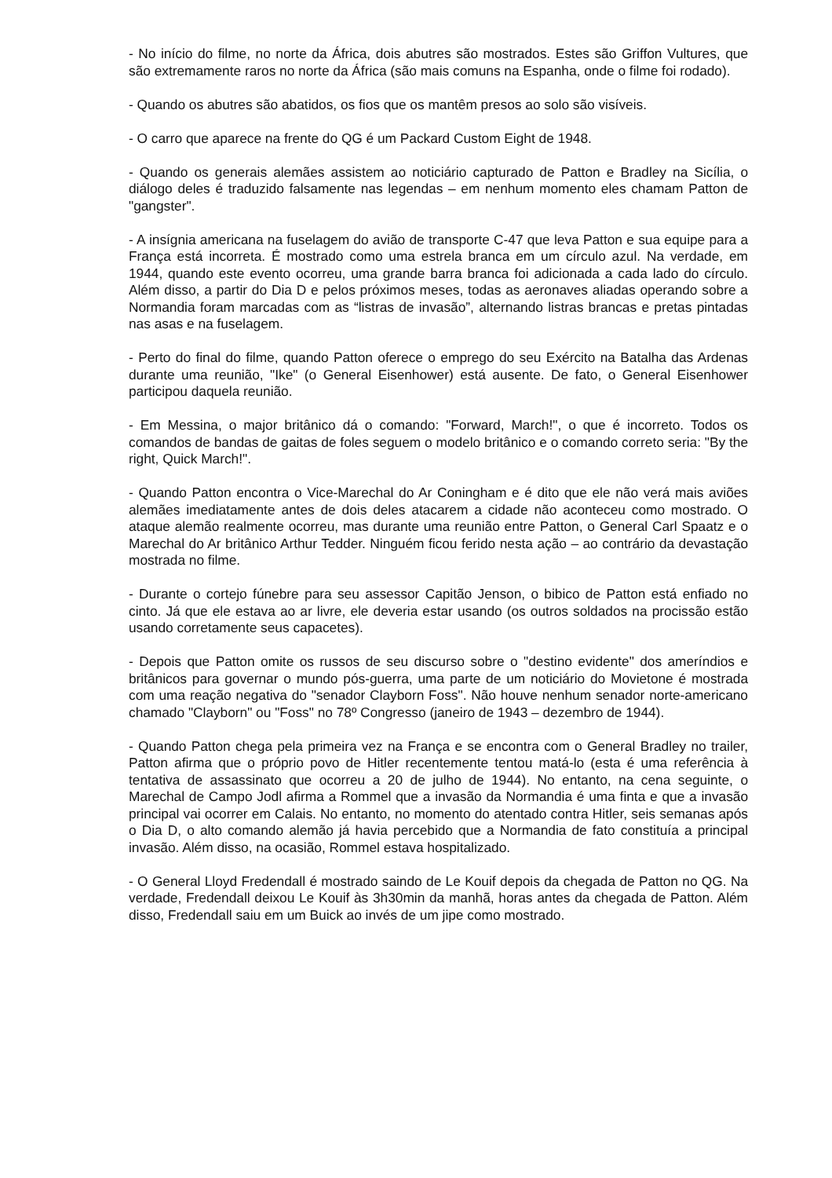- No início do filme, no norte da África, dois abutres são mostrados. Estes são Griffon Vultures, que são extremamente raros no norte da África (são mais comuns na Espanha, onde o filme foi rodado).
- Quando os abutres são abatidos, os fios que os mantêm presos ao solo são visíveis.
- O carro que aparece na frente do QG é um Packard Custom Eight de 1948.
- Quando os generais alemães assistem ao noticiário capturado de Patton e Bradley na Sicília, o diálogo deles é traduzido falsamente nas legendas – em nenhum momento eles chamam Patton de "gangster".
- A insígnia americana na fuselagem do avião de transporte C-47 que leva Patton e sua equipe para a França está incorreta. É mostrado como uma estrela branca em um círculo azul. Na verdade, em 1944, quando este evento ocorreu, uma grande barra branca foi adicionada a cada lado do círculo. Além disso, a partir do Dia D e pelos próximos meses, todas as aeronaves aliadas operando sobre a Normandia foram marcadas com as “listras de invasão”, alternando listras brancas e pretas pintadas nas asas e na fuselagem.
- Perto do final do filme, quando Patton oferece o emprego do seu Exército na Batalha das Ardenas durante uma reunião, "Ike" (o General Eisenhower) está ausente. De fato, o General Eisenhower participou daquela reunião.
- Em Messina, o major britânico dá o comando: "Forward, March!", o que é incorreto. Todos os comandos de bandas de gaitas de foles seguem o modelo britânico e o comando correto seria: "By the right, Quick March!".
- Quando Patton encontra o Vice-Marechal do Ar Coningham e é dito que ele não verá mais aviões alemães imediatamente antes de dois deles atacarem a cidade não aconteceu como mostrado. O ataque alemão realmente ocorreu, mas durante uma reunião entre Patton, o General Carl Spaatz e o Marechal do Ar britânico Arthur Tedder. Ninguém ficou ferido nesta ação – ao contrário da devastação mostrada no filme.
- Durante o cortejo fúnebre para seu assessor Capitão Jenson, o bibico de Patton está enfiado no cinto. Já que ele estava ao ar livre, ele deveria estar usando (os outros soldados na procissão estão usando corretamente seus capacetes).
- Depois que Patton omite os russos de seu discurso sobre o "destino evidente" dos ameríndios e britânicos para governar o mundo pós-guerra, uma parte de um noticiário do Movietone é mostrada com uma reação negativa do "senador Clayborn Foss". Não houve nenhum senador norte-americano chamado "Clayborn" ou "Foss" no 78º Congresso (janeiro de 1943 – dezembro de 1944).
- Quando Patton chega pela primeira vez na França e se encontra com o General Bradley no trailer, Patton afirma que o próprio povo de Hitler recentemente tentou matá-lo (esta é uma referência à tentativa de assassinato que ocorreu a 20 de julho de 1944). No entanto, na cena seguinte, o Marechal de Campo Jodl afirma a Rommel que a invasão da Normandia é uma finta e que a invasão principal vai ocorrer em Calais. No entanto, no momento do atentado contra Hitler, seis semanas após o Dia D, o alto comando alemão já havia percebido que a Normandia de fato constituía a principal invasão. Além disso, na ocasião, Rommel estava hospitalizado.
- O General Lloyd Fredendall é mostrado saindo de Le Kouif depois da chegada de Patton no QG. Na verdade, Fredendall deixou Le Kouif às 3h30min da manhã, horas antes da chegada de Patton. Além disso, Fredendall saiu em um Buick ao invés de um jipe como mostrado.